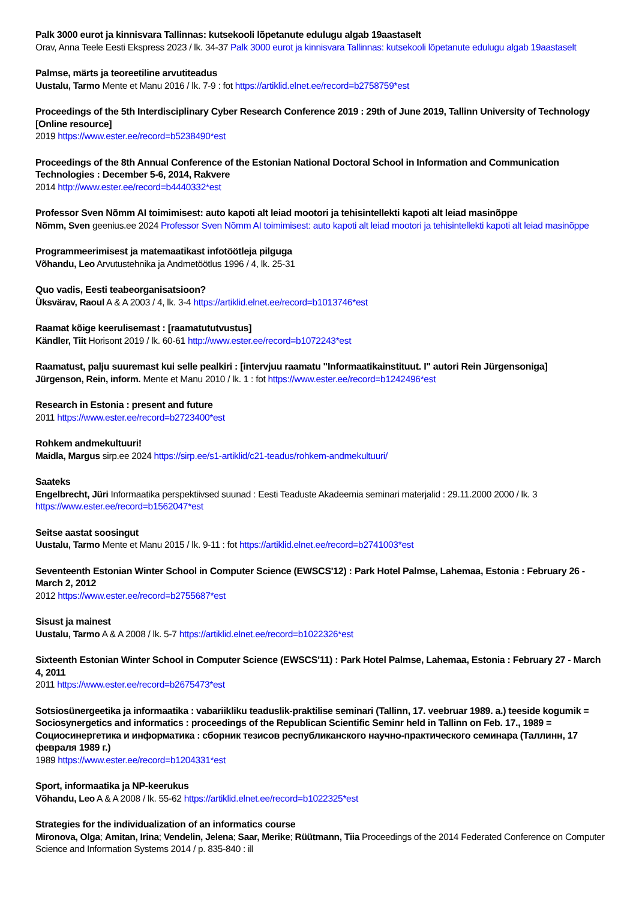Palk 3000 eurot ja kinnisvara Tallinnas: kutsekooli lõpetanute edulugu algab 19aastaselt
Orav, Anna Teele Eesti Ekspress 2023 / lk. 34-37 Palk 3000 eurot ja kinnisvara Tallinnas: kutsekooli lõpetanute edulugu algab 19aastaselt
Palmse, märts ja teoreetiline arvutiteadus
Uustalu, Tarmo Mente et Manu 2016 / lk. 7-9 : fot https://artiklid.elnet.ee/record=b2758759*est
Proceedings of the 5th Interdisciplinary Cyber Research Conference 2019 : 29th of June 2019, Tallinn University of Technology [Online resource]
2019 https://www.ester.ee/record=b5238490*est
Proceedings of the 8th Annual Conference of the Estonian National Doctoral School in Information and Communication Technologies : December 5-6, 2014, Rakvere
2014 http://www.ester.ee/record=b4440332*est
Professor Sven Nõmm AI toimimisest: auto kapoti alt leiad mootori ja tehisintellekti kapoti alt leiad masinõppe
Nõmm, Sven geenius.ee 2024 Professor Sven Nõmm AI toimimisest: auto kapoti alt leiad mootori ja tehisintellekti kapoti alt leiad masinõppe
Programmeerimisest ja matemaatikast infotöötleja pilguga
Võhandu, Leo Arvutustehnika ja Andmetöötlus 1996 / 4, lk. 25-31
Quo vadis, Eesti teabeorganisatsioon?
Üksvärav, Raoul A & A 2003 / 4, lk. 3-4 https://artiklid.elnet.ee/record=b1013746*est
Raamat kõige keerulisemast : [raamatututvustus]
Kändler, Tiit Horisont 2019 / lk. 60-61 http://www.ester.ee/record=b1072243*est
Raamatust, palju suuremast kui selle pealkiri : [intervjuu raamatu "Informaatikainstituut. I" autori Rein Jürgensoniga]
Jürgenson, Rein, inform. Mente et Manu 2010 / lk. 1 : fot https://www.ester.ee/record=b1242496*est
Research in Estonia : present and future
2011 https://www.ester.ee/record=b2723400*est
Rohkem andmekultuuri!
Maidla, Margus sirp.ee 2024 https://sirp.ee/s1-artiklid/c21-teadus/rohkem-andmekultuuri/
Saateks
Engelbrecht, Jüri Informaatika perspektiivsed suunad : Eesti Teaduste Akadeemia seminari materjalid : 29.11.2000 2000 / lk. 3 https://www.ester.ee/record=b1562047*est
Seitse aastat soosingut
Uustalu, Tarmo Mente et Manu 2015 / lk. 9-11 : fot https://artiklid.elnet.ee/record=b2741003*est
Seventeenth Estonian Winter School in Computer Science (EWSCS'12) : Park Hotel Palmse, Lahemaa, Estonia : February 26 - March 2, 2012
2012 https://www.ester.ee/record=b2755687*est
Sisust ja mainest
Uustalu, Tarmo A & A 2008 / lk. 5-7 https://artiklid.elnet.ee/record=b1022326*est
Sixteenth Estonian Winter School in Computer Science (EWSCS'11) : Park Hotel Palmse, Lahemaa, Estonia : February 27 - March 4, 2011
2011 https://www.ester.ee/record=b2675473*est
Sotsiosünergeetika ja informaatika : vabariikliku teaduslik-praktilise seminari (Tallinn, 17. veebruar 1989. a.) teeside kogumik = Sociosynergetics and informatics : proceedings of the Republican Scientific Seminr held in Tallinn on Feb. 17., 1989 = Социосинергетика и информатика : сборник тезисов республиканского научно-практического семинара (Таллинн, 17 февраля 1989 г.)
1989 https://www.ester.ee/record=b1204331*est
Sport, informaatika ja NP-keerukus
Võhandu, Leo A & A 2008 / lk. 55-62 https://artiklid.elnet.ee/record=b1022325*est
Strategies for the individualization of an informatics course
Mironova, Olga; Amitan, Irina; Vendelin, Jelena; Saar, Merike; Rüütmann, Tiia Proceedings of the 2014 Federated Conference on Computer Science and Information Systems 2014 / p. 835-840 : ill